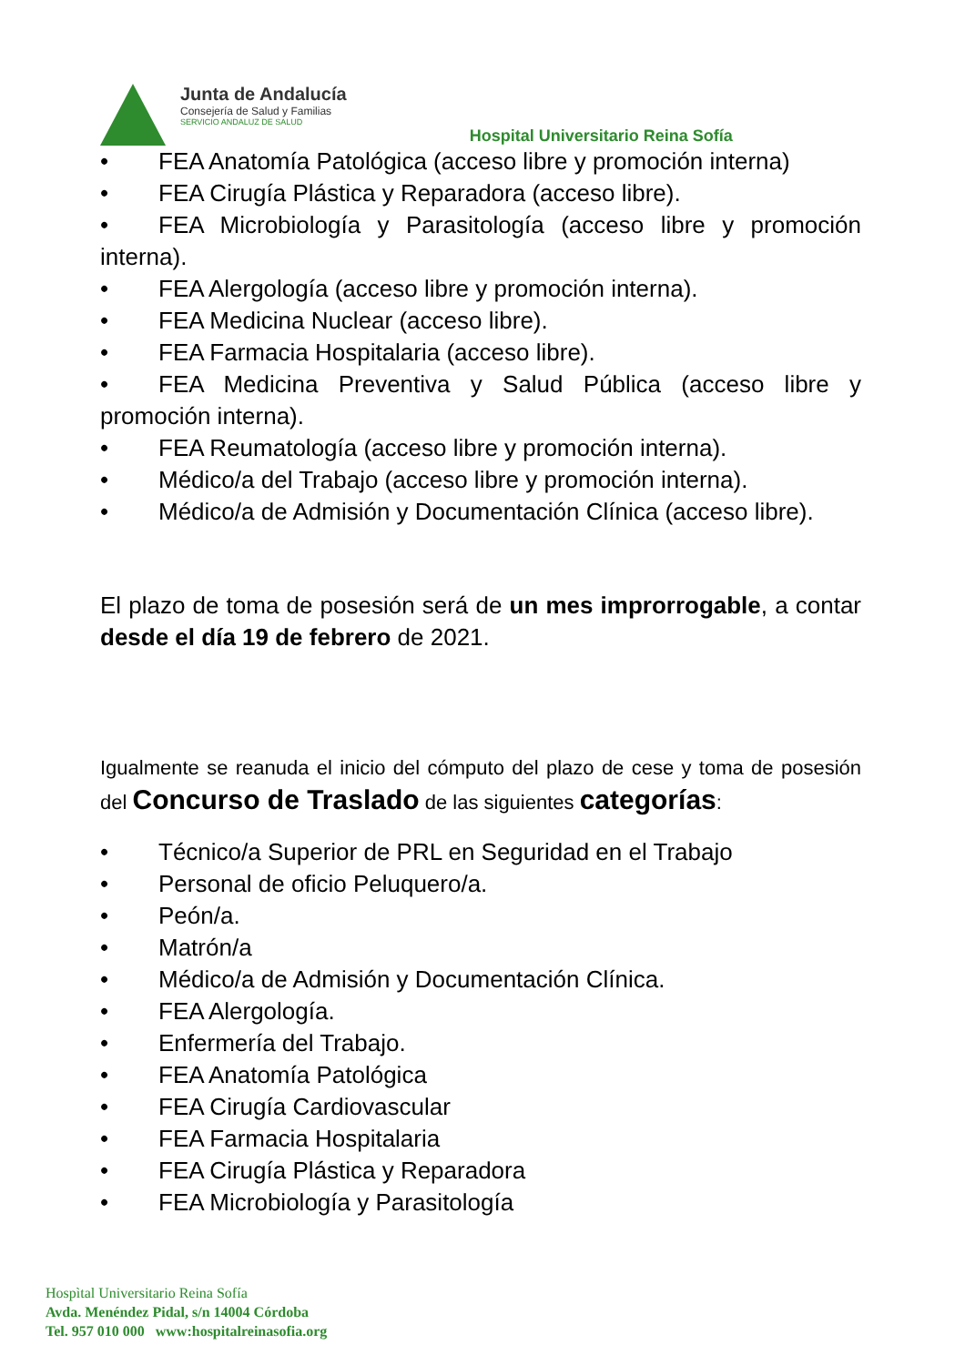Junta de Andalucía
Consejería de Salud y Familias
SERVICIO ANDALUZ DE SALUD
Hospital Universitario Reina Sofía
• FEA Anatomía Patológica (acceso libre y promoción interna)
• FEA Cirugía Plástica y Reparadora (acceso libre).
• FEA Microbiología y Parasitología (acceso libre y promoción interna).
• FEA Alergología (acceso libre y promoción interna).
• FEA Medicina Nuclear (acceso libre).
• FEA Farmacia Hospitalaria (acceso libre).
• FEA Medicina Preventiva y Salud Pública (acceso libre y promoción interna).
• FEA Reumatología (acceso libre y promoción interna).
• Médico/a del Trabajo (acceso libre y promoción interna).
• Médico/a de Admisión y Documentación Clínica (acceso libre).
El plazo de toma de posesión será de un mes improrrogable, a contar desde el día 19 de febrero de 2021.
Igualmente se reanuda el inicio del cómputo del plazo de cese y toma de posesión del Concurso de Traslado de las siguientes categorías:
• Técnico/a Superior de PRL en Seguridad en el Trabajo
• Personal de oficio Peluquero/a.
• Peón/a.
• Matrón/a
• Médico/a de Admisión y Documentación Clínica.
• FEA Alergología.
• Enfermería del Trabajo.
• FEA Anatomía Patológica
• FEA Cirugía Cardiovascular
• FEA Farmacia Hospitalaria
• FEA Cirugía Plástica y Reparadora
• FEA Microbiología y Parasitología
Hospìtal Universitario Reina Sofía
Avda. Menéndez Pidal, s/n 14004 Córdoba
Tel. 957 010 000 www:hospitalreinasofia.org